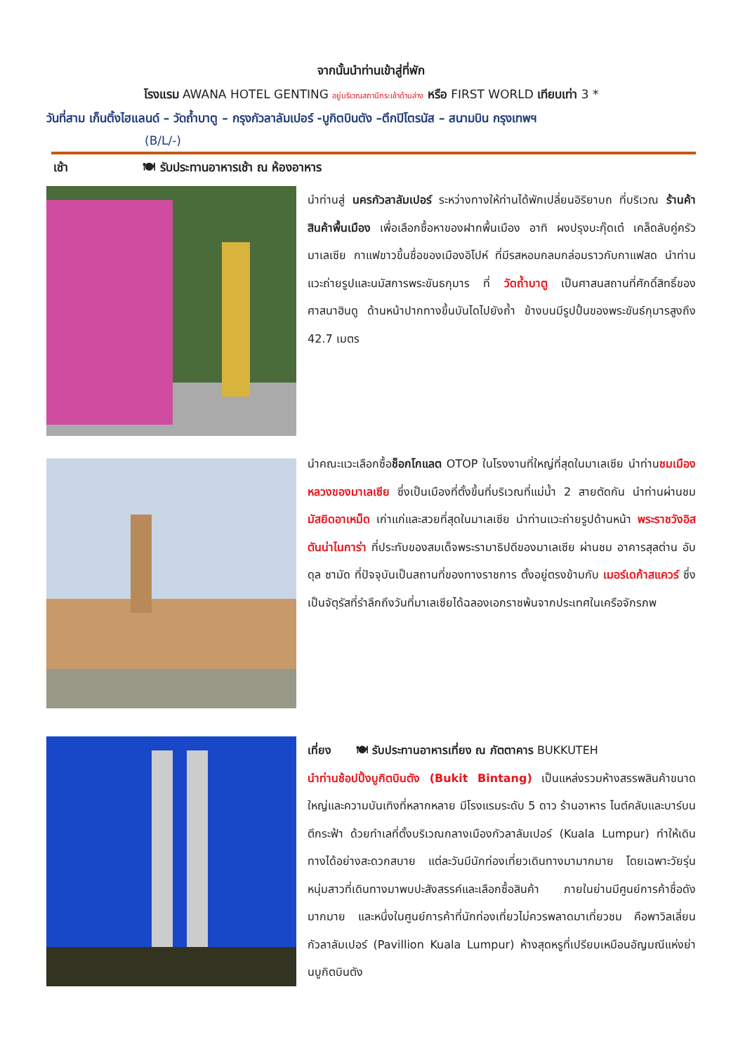จากนั้นนำท่านเข้าสู่ที่พัก
โรงแรม AWANA HOTEL GENTING อยู่บริเวณสถานีกระเช้าด้านล่าง หรือ FIRST WORLD เทียบเท่า 3 *
วันที่สาม เก็นติ้งไฮแลนด์ – วัดถ้ำบาตู – กรุงกัวลาลัมเปอร์ -บูกิตบินตัง –ตึกปิโตรนัส – สนามบิน กรุงเทพฯ
(B/L/-)
เช้า 🍽 รับประทานอาหารเช้า ณ ห้องอาหาร
นำท่านสู่ นครกัวลาลัมเปอร์ ระหว่างทางให้ท่านได้พักเปลี่ยนอิริยาบถ ที่บริเวณ ร้านค้าสินค้าพื้นเมือง เพื่อเลือกซื้อหาของฝากพื้นเมือง อาทิ ผงปรุงบะกุ๊ดเต๋ เคล็ดลับคู่ครัวมาเลเซีย กาแฟขาวขึ้นชื่อของเมืองอิโปห์ ที่มีรสหอมกลมกล่อมราวกับกาแฟสด นำท่านแวะถ่ายรูปและนมัสการพระขันธกุมาร ที่ วัดถ้ำบาตู เป็นศาสนสถานที่ศักดิ์สิทธิ์ของศาสนาฮินดู ด้านหน้าปากทางขึ้นบันไดไปยังถ้ำ ข้างบนมีรูปปั้นของพระขันธ์กุมารสูงถึง 42.7 เมตร
นำคณะแวะเลือกซื้อช็อกโกแลต OTOP ในโรงงานที่ใหญ่ที่สุดในมาเลเซีย นำท่านชมเมืองหลวงของมาเลเซีย ซึ่งเป็นเมืองที่ตั้งขึ้นที่บริเวณที่แม่น้ำ 2 สายตัดกัน นำท่านผ่านชม มัสยิดอาเหม็ด เก่าแก่และสวยที่สุดในมาเลเซีย นำท่านแวะถ่ายรูปด้านหน้า พระราชวังอิสตันน่าไนการ่า ที่ประทับของสมเด็จพระรามาธิปดีของมาเลเซีย ผ่านชม อาคารสุลต่าน อับดุล ซามัด ที่ปัจจุบันเป็นสถานที่ของทางราชการ ตั้งอยู่ตรงข้ามกับ เมอร์เดก้าสแควร์ ซึ่งเป็นจัตุรัสที่รำลึกถึงวันที่มาเลเซียได้ฉลองเอกราชพ้นจากประเทศในเครือจักรภพ
เที่ยง 🍽 รับประทานอาหารเที่ยง ณ ภัตตาคาร BUKKUTEH
นำท่านช้อปปิ้งบูกิตบินตัง (Bukit Bintang) เป็นแหล่งรวมห้างสรรพสินค้าขนาดใหญ่และความบันเทิงที่หลากหลาย มีโรงแรมระดับ 5 ดาว ร้านอาหาร ไนต์คลับและบาร์บนตึกระฟ้า ด้วยทำเลที่ตั้งบริเวณกลางเมืองกัวลาลัมเปอร์ (Kuala Lumpur) ทำให้เดินทางได้อย่างสะดวกสบาย แต่ละวันมีนักท่องเที่ยวเดินทางมามากมาย โดยเฉพาะวัยรุ่นหนุ่มสาวที่เดินทางมาพบปะสังสรรค์และเลือกซื้อสินค้า ภายในย่านมีศูนย์การค้าชื่อดังมากมาย และหนึ่งในศูนย์การค้าที่นักท่องเที่ยวไม่ควรพลาดมาเที่ยวชม คือพาวิลเลี่ยน กัวลาลัมเปอร์ (Pavillion Kuala Lumpur) ห้างสุดหรูที่เปรียบเหมือนอัญมณีแห่งย่านบูกิตบินตัง